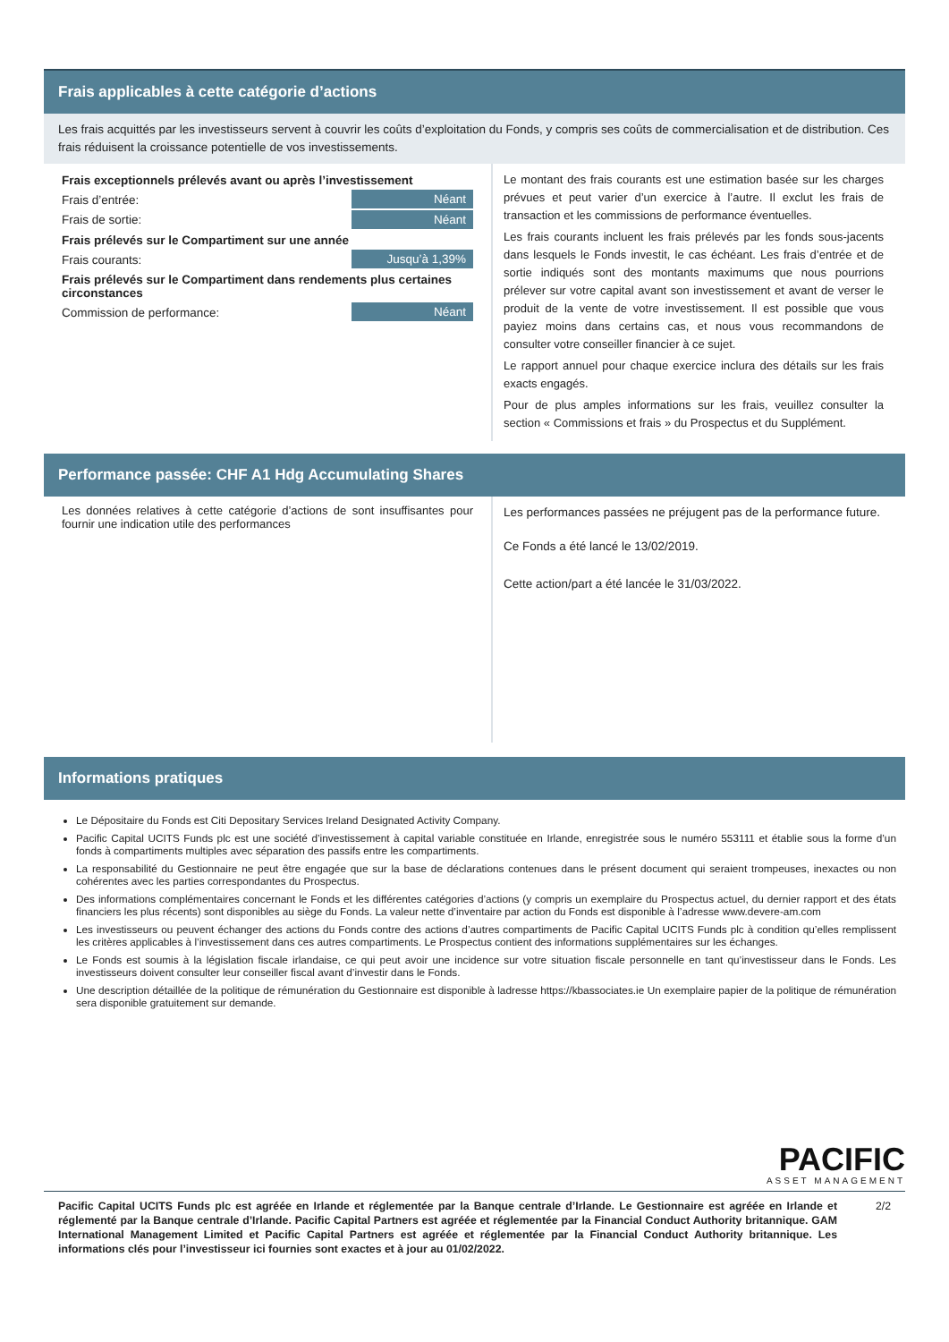Frais applicables à cette catégorie d’actions
Les frais acquittés par les investisseurs servent à couvrir les coûts d’exploitation du Fonds, y compris ses coûts de commercialisation et de distribution. Ces frais réduisent la croissance potentielle de vos investissements.
| Frais exceptionnels prélevés avant ou après l’investissement | |
| Frais d’entrée: | Néant |
| Frais de sortie: | Néant |
| Frais prélevés sur le Compartiment sur une année | |
| Frais courants: | Jusqu’à 1,39% |
| Frais prélevés sur le Compartiment dans rendements plus certaines circonstances | |
| Commission de performance: | Néant |
Le montant des frais courants est une estimation basée sur les charges prévues et peut varier d’un exercice à l’autre. Il exclut les frais de transaction et les commissions de performance éventuelles.
Les frais courants incluent les frais prélevés par les fonds sous-jacents dans lesquels le Fonds investit, le cas échéant. Les frais d’entrée et de sortie indiqués sont des montants maximums que nous pourrions prélever sur votre capital avant son investissement et avant de verser le produit de la vente de votre investissement. Il est possible que vous payiez moins dans certains cas, et nous vous recommandons de consulter votre conseiller financier à ce sujet.
Le rapport annuel pour chaque exercice inclura des détails sur les frais exacts engagés.
Pour de plus amples informations sur les frais, veuillez consulter la section « Commissions et frais » du Prospectus et du Supplément.
Performance passée: CHF A1 Hdg Accumulating Shares
Les données relatives à cette catégorie d’actions de sont insuffisantes pour fournir une indication utile des performances
Les performances passées ne préjugent pas de la performance future.
Ce Fonds a été lancé le 13/02/2019.
Cette action/part a été lancée le 31/03/2022.
Informations pratiques
Le Dépositaire du Fonds est Citi Depositary Services Ireland Designated Activity Company.
Pacific Capital UCITS Funds plc est une société d’investissement à capital variable constituée en Irlande, enregistrée sous le numéro 553111 et établie sous la forme d’un fonds à compartiments multiples avec séparation des passifs entre les compartiments.
La responsabilité du Gestionnaire ne peut être engagée que sur la base de déclarations contenues dans le présent document qui seraient trompeuses, inexactes ou non cohérentes avec les parties correspondantes du Prospectus.
Des informations complémentaires concernant le Fonds et les différentes catégories d’actions (y compris un exemplaire du Prospectus actuel, du dernier rapport et des états financiers les plus récents) sont disponibles au siège du Fonds. La valeur nette d’inventaire par action du Fonds est disponible à l’adresse www.devere-am.com
Les investisseurs ou peuvent échanger des actions du Fonds contre des actions d’autres compartiments de Pacific Capital UCITS Funds plc à condition qu’elles remplissent les critères applicables à l’investissement dans ces autres compartiments. Le Prospectus contient des informations supplémentaires sur les échanges.
Le Fonds est soumis à la législation fiscale irlandaise, ce qui peut avoir une incidence sur votre situation fiscale personnelle en tant qu’investisseur dans le Fonds. Les investisseurs doivent consulter leur conseiller fiscal avant d’investir dans le Fonds.
Une description détaillée de la politique de rémunération du Gestionnaire est disponible à ladresse https://kbassociates.ie Un exemplaire papier de la politique de rémunération sera disponible gratuitement sur demande.
PACIFIC
ASSET MANAGEMENT
Pacific Capital UCITS Funds plc est agréée en Irlande et réglementée par la Banque centrale d’Irlande. Le Gestionnaire est agréée en Irlande et réglementé par la Banque centrale d’Irlande. Pacific Capital Partners est agréée et réglementée par la Financial Conduct Authority britannique. GAM International Management Limited et Pacific Capital Partners est agréée et réglementée par la Financial Conduct Authority britannique. Les informations clés pour l’investisseur ici fournies sont exactes et à jour au 01/02/2022.
2/2